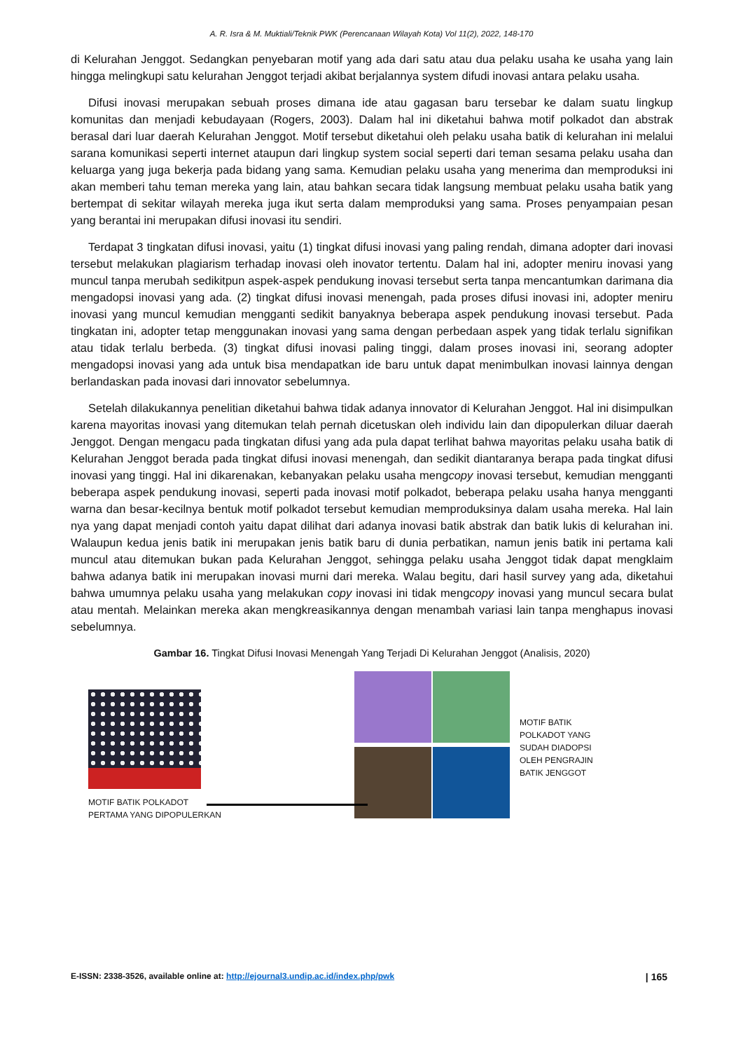A. R. Isra & M. Muktiali/Teknik PWK (Perencanaan Wilayah Kota) Vol 11(2), 2022, 148-170
di Kelurahan Jenggot. Sedangkan penyebaran motif yang ada dari satu atau dua pelaku usaha ke usaha yang lain hingga melingkupi satu kelurahan Jenggot terjadi akibat berjalannya system difudi inovasi antara pelaku usaha.
Difusi inovasi merupakan sebuah proses dimana ide atau gagasan baru tersebar ke dalam suatu lingkup komunitas dan menjadi kebudayaan (Rogers, 2003). Dalam hal ini diketahui bahwa motif polkadot dan abstrak berasal dari luar daerah Kelurahan Jenggot. Motif tersebut diketahui oleh pelaku usaha batik di kelurahan ini melalui sarana komunikasi seperti internet ataupun dari lingkup system social seperti dari teman sesama pelaku usaha dan keluarga yang juga bekerja pada bidang yang sama. Kemudian pelaku usaha yang menerima dan memproduksi ini akan memberi tahu teman mereka yang lain, atau bahkan secara tidak langsung membuat pelaku usaha batik yang bertempat di sekitar wilayah mereka juga ikut serta dalam memproduksi yang sama. Proses penyampaian pesan yang berantai ini merupakan difusi inovasi itu sendiri.
Terdapat 3 tingkatan difusi inovasi, yaitu (1) tingkat difusi inovasi yang paling rendah, dimana adopter dari inovasi tersebut melakukan plagiarism terhadap inovasi oleh inovator tertentu. Dalam hal ini, adopter meniru inovasi yang muncul tanpa merubah sedikitpun aspek-aspek pendukung inovasi tersebut serta tanpa mencantumkan darimana dia mengadopsi inovasi yang ada. (2) tingkat difusi inovasi menengah, pada proses difusi inovasi ini, adopter meniru inovasi yang muncul kemudian mengganti sedikit banyaknya beberapa aspek pendukung inovasi tersebut. Pada tingkatan ini, adopter tetap menggunakan inovasi yang sama dengan perbedaan aspek yang tidak terlalu signifikan atau tidak terlalu berbeda. (3) tingkat difusi inovasi paling tinggi, dalam proses inovasi ini, seorang adopter mengadopsi inovasi yang ada untuk bisa mendapatkan ide baru untuk dapat menimbulkan inovasi lainnya dengan berlandaskan pada inovasi dari innovator sebelumnya.
Setelah dilakukannya penelitian diketahui bahwa tidak adanya innovator di Kelurahan Jenggot. Hal ini disimpulkan karena mayoritas inovasi yang ditemukan telah pernah dicetuskan oleh individu lain dan dipopulerkan diluar daerah Jenggot. Dengan mengacu pada tingkatan difusi yang ada pula dapat terlihat bahwa mayoritas pelaku usaha batik di Kelurahan Jenggot berada pada tingkat difusi inovasi menengah, dan sedikit diantaranya berapa pada tingkat difusi inovasi yang tinggi. Hal ini dikarenakan, kebanyakan pelaku usaha mengcopy inovasi tersebut, kemudian mengganti beberapa aspek pendukung inovasi, seperti pada inovasi motif polkadot, beberapa pelaku usaha hanya mengganti warna dan besar-kecilnya bentuk motif polkadot tersebut kemudian memproduksinya dalam usaha mereka. Hal lain nya yang dapat menjadi contoh yaitu dapat dilihat dari adanya inovasi batik abstrak dan batik lukis di kelurahan ini. Walaupun kedua jenis batik ini merupakan jenis batik baru di dunia perbatikan, namun jenis batik ini pertama kali muncul atau ditemukan bukan pada Kelurahan Jenggot, sehingga pelaku usaha Jenggot tidak dapat mengklaim bahwa adanya batik ini merupakan inovasi murni dari mereka. Walau begitu, dari hasil survey yang ada, diketahui bahwa umumnya pelaku usaha yang melakukan copy inovasi ini tidak mengcopy inovasi yang muncul secara bulat atau mentah. Melainkan mereka akan mengkreasikannya dengan menambah variasi lain tanpa menghapus inovasi sebelumnya.
Gambar 16. Tingkat Difusi Inovasi Menengah Yang Terjadi Di Kelurahan Jenggot (Analisis, 2020)
MOTIF BATIK POLKADOT
PERTAMA YANG DIPOPULERKAN
MOTIF BATIK
POLKADOT YANG
SUDAH DIADOPSI
OLEH PENGRAJIN
BATIK JENGGOT
E-ISSN: 2338-3526, available online at: http://ejournal3.undip.ac.id/index.php/pwk | 165